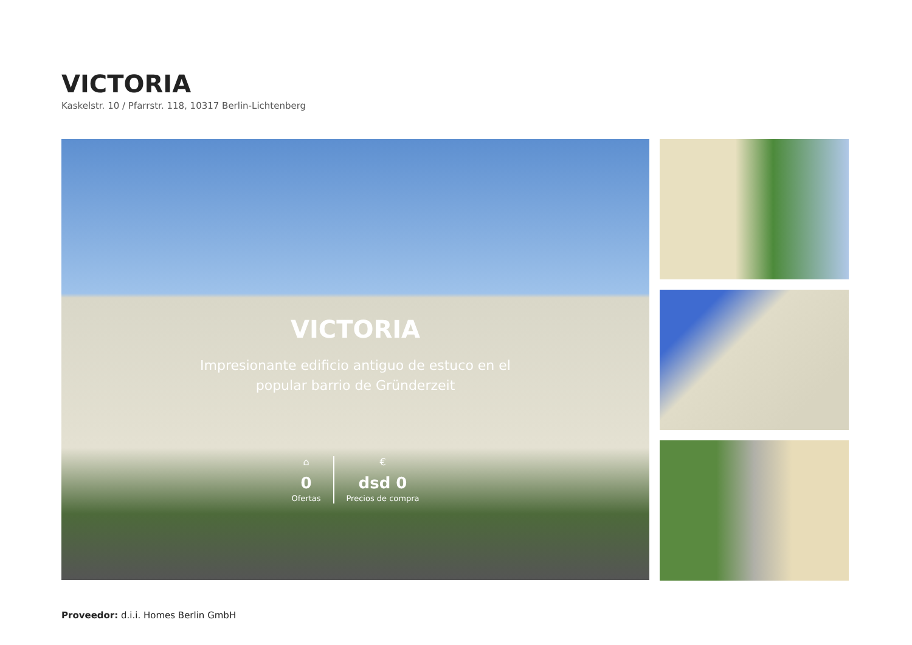VICTORIA
Kaskelstr. 10 / Pfarrstr. 118, 10317 Berlin-Lichtenberg
VICTORIA
Impresionante edificio antiguo de estuco en el popular barrio de Gründerzeit
⌂
0
Ofertas
€
dsd 0
Precios de compra
Proveedor: d.i.i. Homes Berlin GmbH